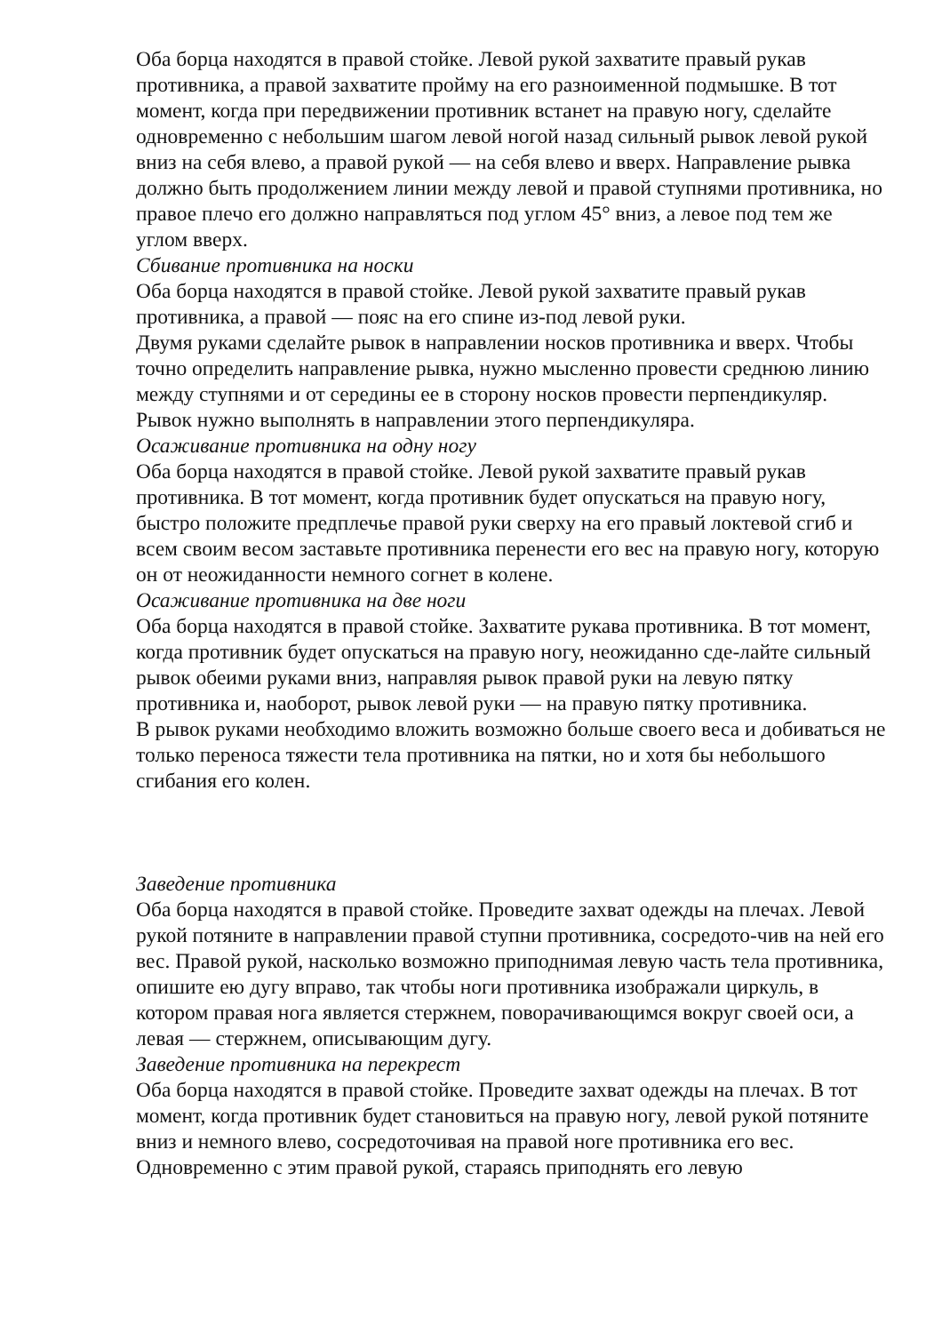Оба борца находятся в правой стойке. Левой рукой захватите правый рукав противника, а правой захватите пройму на его разноименной подмышке. В тот момент, когда при передвижении противник встанет на правую ногу, сделайте одновременно с небольшим шагом левой ногой назад сильный рывок левой рукой вниз на себя влево, а правой рукой — на себя влево и вверх. Направление рывка должно быть продолжением линии между левой и правой ступнями противника, но правое плечо его должно направляться под углом 45° вниз, а левое под тем же углом вверх.
Сбивание противника на носки
Оба борца находятся в правой стойке. Левой рукой захватите правый рукав противника, а правой — пояс на его спине из-под левой руки.
Двумя руками сделайте рывок в направлении носков противника и вверх. Чтобы точно определить направление рывка, нужно мысленно провести среднюю линию между ступнями и от середины ее в сторону носков провести перпендикуляр. Рывок нужно выполнять в направлении этого перпендикуляра.
Осаживание противника на одну ногу
Оба борца находятся в правой стойке. Левой рукой захватите правый рукав противника. В тот момент, когда противник будет опускаться на правую ногу, быстро положите предплечье правой руки сверху на его правый локтевой сгиб и всем своим весом заставьте противника перенести его вес на правую ногу, которую он от неожиданности немного согнет в колене.
Осаживание противника на две ноги
Оба борца находятся в правой стойке. Захватите рукава противника. В тот момент, когда противник будет опускаться на правую ногу, неожиданно сде-лайте сильный рывок обеими руками вниз, направляя рывок правой руки на левую пятку противника и, наоборот, рывок левой руки — на правую пятку противника.
В рывок руками необходимо вложить возможно больше своего веса и добиваться не только переноса тяжести тела противника на пятки, но и хотя бы небольшого сгибания его колен.
Заведение противника
Оба борца находятся в правой стойке. Проведите захват одежды на плечах. Левой рукой потяните в направлении правой ступни противника, сосредото-чив на ней его вес. Правой рукой, насколько возможно приподнимая левую часть тела противника, опишите ею дугу вправо, так чтобы ноги противника изображали циркуль, в котором правая нога является стержнем, поворачивающимся вокруг своей оси, а левая — стержнем, описывающим дугу.
Заведение противника на перекрест
Оба борца находятся в правой стойке. Проведите захват одежды на плечах. В тот момент, когда противник будет становиться на правую ногу, левой рукой потяните вниз и немного влево, сосредоточивая на правой ноге противника его вес. Одновременно с этим правой рукой, стараясь приподнять его левую